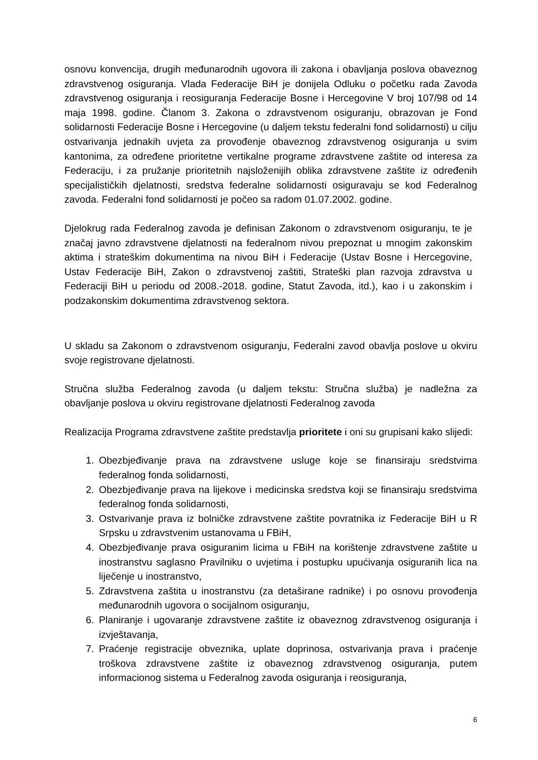osnovu konvencija, drugih međunarodnih ugovora ili zakona i obavljanja poslova obaveznog zdravstvenog osiguranja. Vlada Federacije BiH je donijela Odluku o početku rada Zavoda zdravstvenog osiguranja i reosiguranja Federacije Bosne i Hercegovine V broj 107/98 od 14 maja 1998. godine. Članom 3. Zakona o zdravstvenom osiguranju, obrazovan je Fond solidarnosti Federacije Bosne i Hercegovine (u daljem tekstu federalni fond solidarnosti) u cilju ostvarivanja jednakih uvjeta za provođenje obaveznog zdravstvenog osiguranja u svim kantonima, za određene prioritetne vertikalne programe zdravstvene zaštite od interesa za Federaciju, i za pružanje prioritetnih najsloženijih oblika zdravstvene zaštite iz određenih specijalističkih djelatnosti, sredstva federalne solidarnosti osiguravaju se kod Federalnog zavoda. Federalni fond solidarnosti je počeo sa radom 01.07.2002. godine.
Djelokrug rada Federalnog zavoda je definisan Zakonom o zdravstvenom osiguranju, te je značaj javno zdravstvene djelatnosti na federalnom nivou prepoznat u mnogim zakonskim aktima i strateškim dokumentima na nivou BiH i Federacije (Ustav Bosne i Hercegovine, Ustav Federacije BiH, Zakon o zdravstvenoj zaštiti, Strateški plan razvoja zdravstva u Federaciji BiH u periodu od 2008.-2018. godine, Statut Zavoda, itd.), kao i u zakonskim i podzakonskim dokumentima zdravstvenog sektora.
U skladu sa Zakonom o zdravstvenom osiguranju, Federalni zavod obavlja poslove u okviru svoje registrovane djelatnosti.
Stručna služba Federalnog zavoda (u daljem tekstu: Stručna služba) je nadležna za obavljanje poslova u okviru registrovane djelatnosti Federalnog zavoda
Realizacija Programa zdravstvene zaštite predstavlja prioritete i oni su grupisani kako slijedi:
1. Obezbjeđivanje prava na zdravstvene usluge koje se finansiraju sredstvima federalnog fonda solidarnosti,
2. Obezbjeđivanje prava na lijekove i medicinska sredstva koji se finansiraju sredstvima federalnog fonda solidarnosti,
3. Ostvarivanje prava iz bolničke zdravstvene zaštite povratnika iz Federacije BiH u R Srpsku u zdravstvenim ustanovama u FBiH,
4. Obezbjeđivanje prava osiguranim licima u FBiH na korištenje zdravstvene zaštite u inostranstvu saglasno Pravilniku o uvjetima i postupku upućivanja osiguranih lica na liječenje u inostranstvo,
5. Zdravstvena zaštita u inostranstvu (za detaširane radnike) i po osnovu provođenja međunarodnih ugovora o socijalnom osiguranju,
6. Planiranje i ugovaranje zdravstvene zaštite iz obaveznog zdravstvenog osiguranja i izvještavanja,
7. Praćenje registracije obveznika, uplate doprinosa, ostvarivanja prava i praćenje troškova zdravstvene zaštite iz obaveznog zdravstvenog osiguranja, putem informacionog sistema u Federalnog zavoda osiguranja i reosiguranja,
6